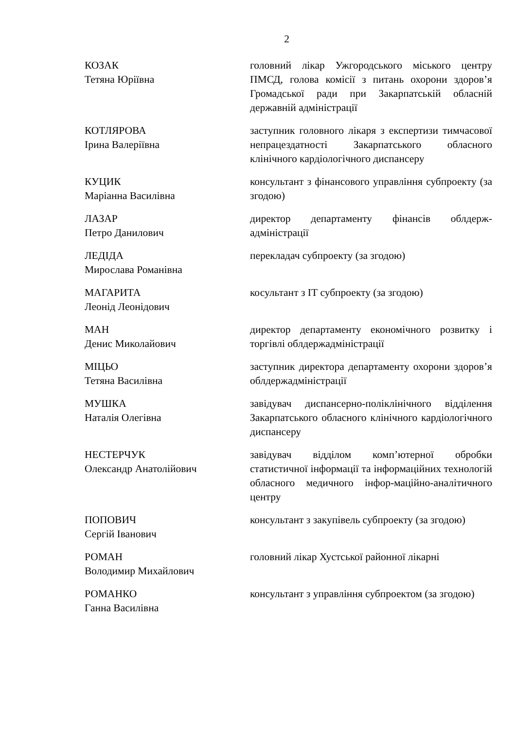2
КОЗАК
Тетяна Юріївна
головний лікар Ужгородського міського центру ПМСД, голова комісії з питань охорони здоров’я Громадської ради при Закарпатській обласній державній адміністрації
КОТЛЯРОВА
Ірина Валеріївна
заступник головного лікаря з експертизи тимчасової непрацездатності Закарпатського обласного клінічного кардіологічного диспансеру
КУЦИК
Маріанна Василівна
консультант з фінансового управління субпроекту (за згодою)
ЛАЗАР
Петро Данилович
директор департаменту фінансів облдерж-адміністрації
ЛЕДІДА
Мирослава Романівна
перекладач субпроекту (за згодою)
МАГАРИТА
Леонід Леонідович
косультант з ІТ субпроекту (за згодою)
МАН
Денис Миколайович
директор департаменту економічного розвитку і торгівлі облдержадміністрації
МІЦЬО
Тетяна Василівна
заступник директора департаменту охорони здоров’я облдержадміністрації
МУШКА
Наталія Олегівна
завідувач диспансерно-поліклінічного відділення Закарпатського обласного клінічного кардіологічного диспансеру
НЕСТЕРЧУК
Олександр Анатолійович
завідувач відділом комп’ютерної обробки статистичної інформації та інформаційних технологій обласного медичного інфор-маційно-аналітичного центру
ПОПОВИЧ
Сергій Іванович
консультант з закупівель субпроекту (за згодою)
РОМАН
Володимир Михайлович
головний лікар Хустської районної лікарні
РОМАНКО
Ганна Василівна
консультант з управління субпроектом (за згодою)